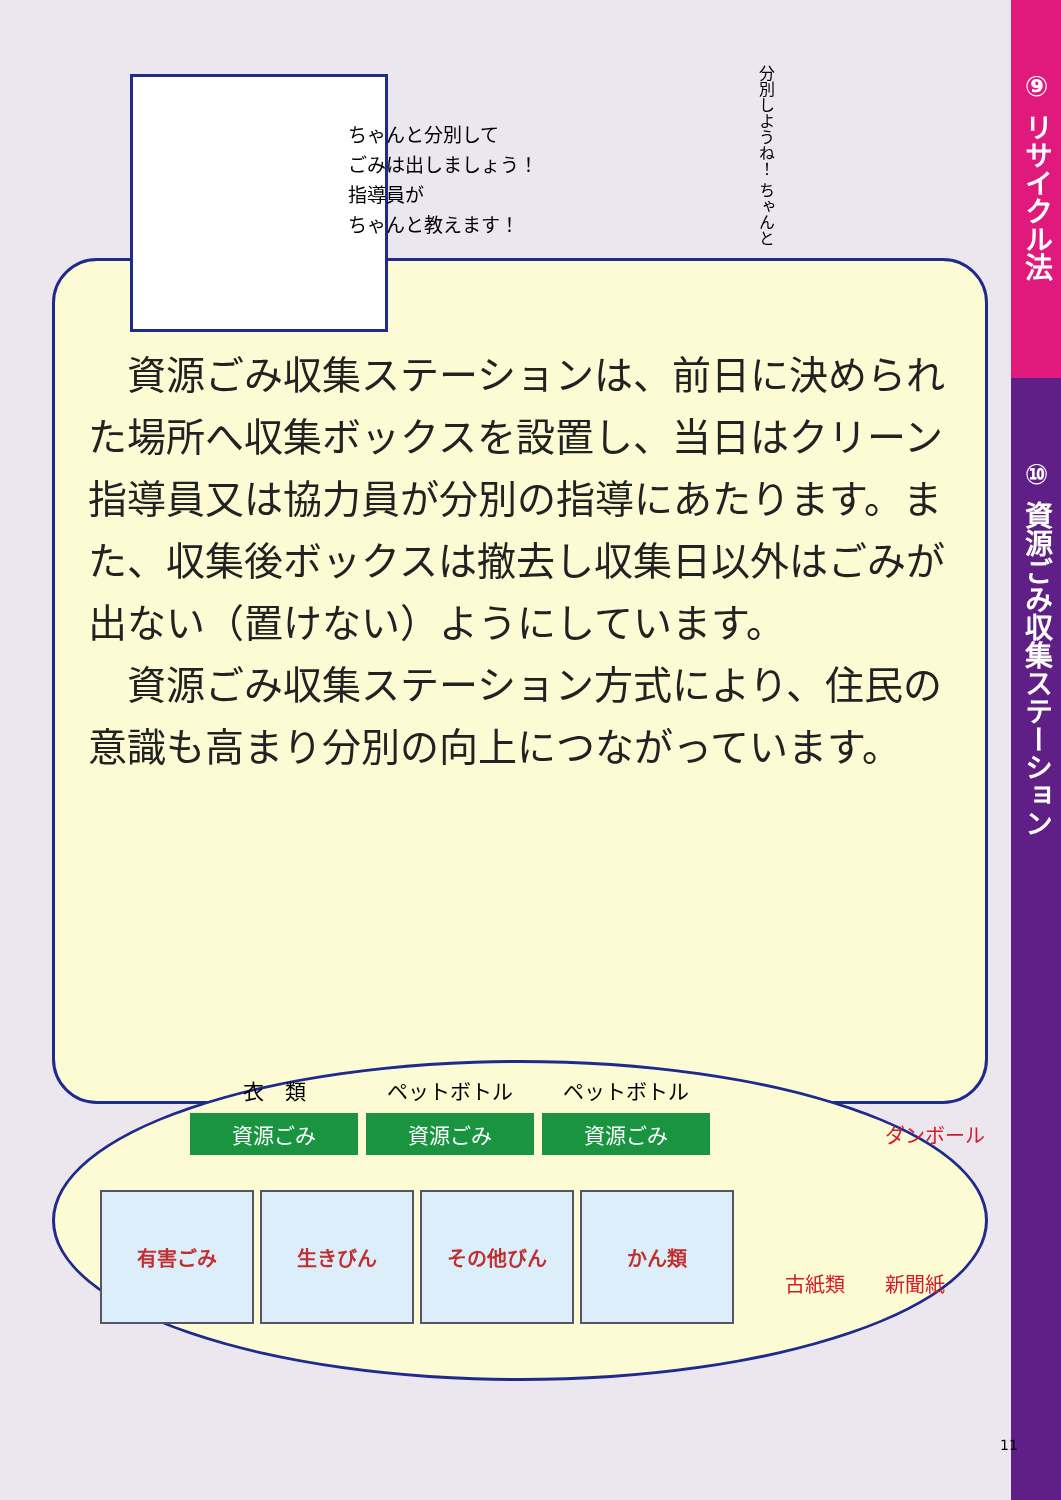⑨ リサイクル法
⑩ 資源ごみ収集ステーション
ちゃんと分別して
ごみは出しましょう！
指導員が
ちゃんと教えます！
分別しようね！ ちゃんと
　資源ごみ収集ステーションは、前日に決められた場所へ収集ボックスを設置し、当日はクリーン指導員又は協力員が分別の指導にあたります。また、収集後ボックスは撤去し収集日以外はごみが出ない（置けない）ようにしています。
　資源ごみ収集ステーション方式により、住民の意識も高まり分別の向上につながっています。
衣　類
資源ごみ
ペットボトル
資源ごみ
ペットボトル
資源ごみ
有害ごみ 生きびん その他びん かん類
ダンボール
古紙類　　新聞紙
11